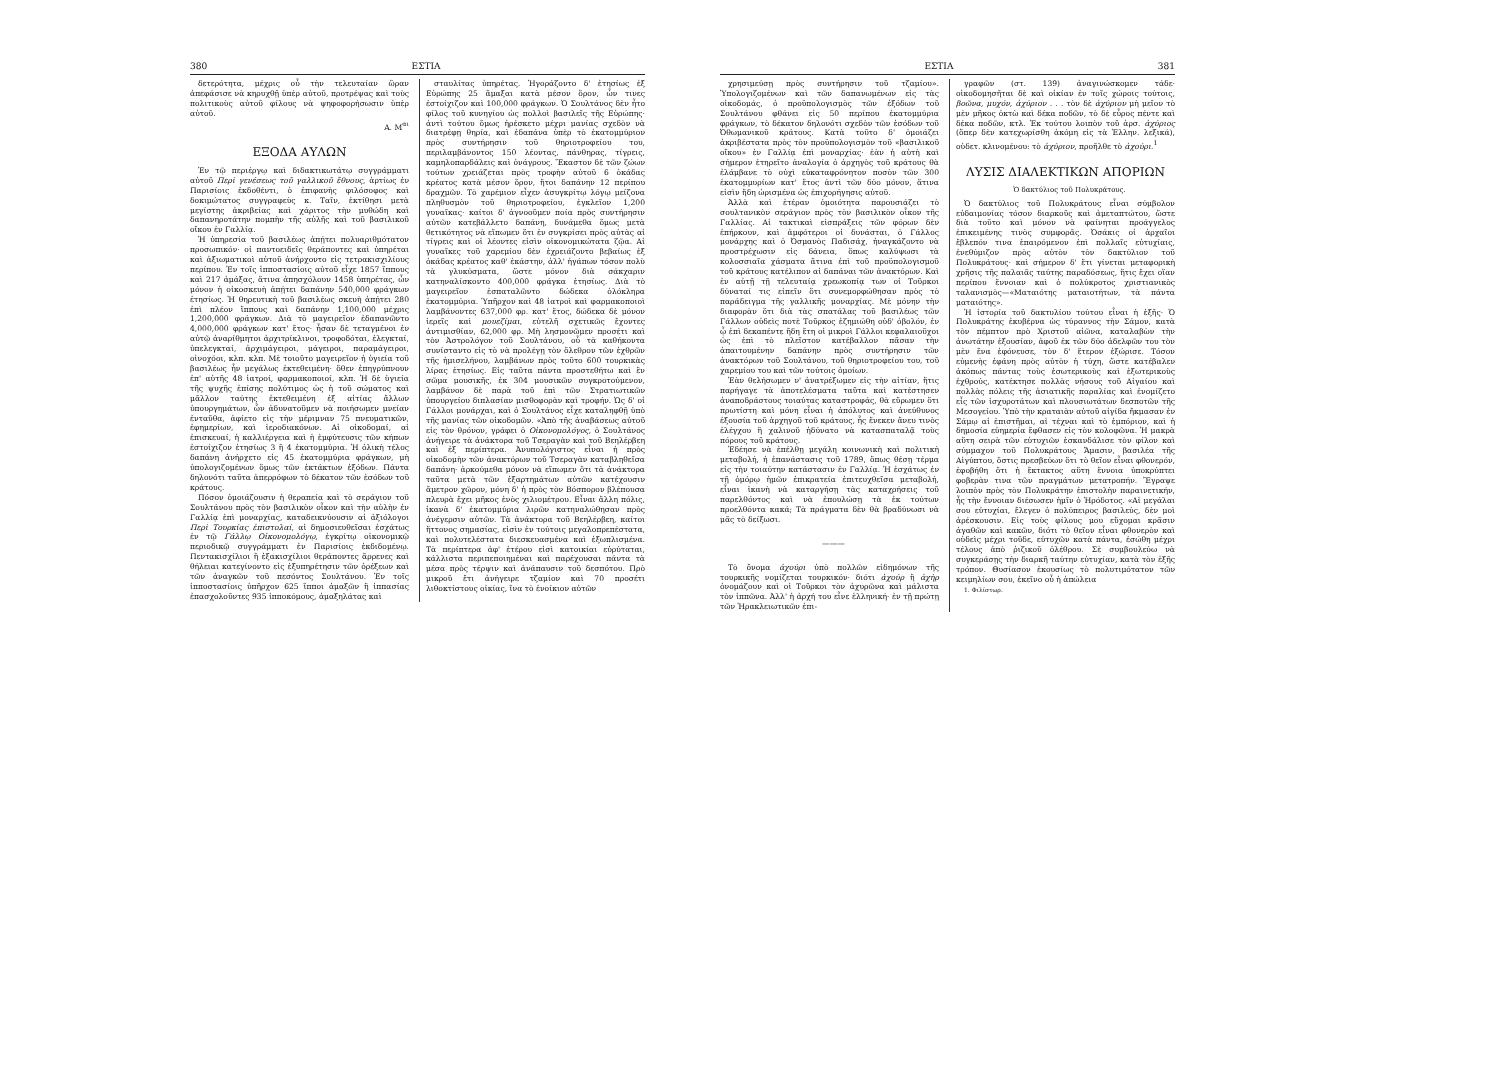380 ΕΣΤΙΑ
δετερότητα, μέχρις οὗ τὴν τελευταίαν ὥραν ἀπεφάσισε νὰ κηρυχθῇ ὑπὲρ αὐτοῦ, προτρέψας καὶ τοὺς πολιτικοὺς αὐτοῦ φίλους νὰ ψηφοφορήσωσιν ὑπὲρ αὐτοῦ.
Α. Μ<sup>αι</sup>
ΕΞΟΔΑ ΑΥΛΩΝ
Ἐν τῷ περιέργῳ καὶ διδακτικωτάτῳ συγγράμματι αὐτοῦ Περὶ γενέσεως τοῦ γαλλικοῦ ἔθνους, ἀρτίως ἐν Παρισίοις ἐκδοθέντι, ὁ ἐπιφανὴς φιλόσοφος καὶ δοκιμώτατος συγγραφεὺς κ. Ταῖν, ἐκτίθησι μετὰ μεγίστης ἀκριβείας καὶ χάριτος τὴν μυθώδη καὶ δαπανηροτάτην πομπὴν τῆς αὐλῆς καὶ τοῦ βασιλικοῦ οἴκου ἐν Γαλλίᾳ.
Ἡ ὑπηρεσία τοῦ βασιλέως ἀπῄτει πολυαριθμότατον προσωπικόν· οἱ παντοειδεῖς θεράποντες καὶ ὑπηρέται καὶ ἀξιωματικοὶ αὐτοῦ ἀνήρχοντο εἰς τετρακισχιλίους περίπου. Ἐν τοῖς ἱπποστασίοις αὐτοῦ εἶχε 1857 ἵππους καὶ 217 ἁμάξας, ἅτινα ἀπησχόλουν 1458 ὑπηρέτας, ὧν μόνον ἡ οἰκοσκευὴ ἀπῄτει δαπάνην 540,000 φράγκων ἐτησίως. Ἡ θηρευτικὴ τοῦ βασιλέως σκευὴ ἀπῄτει 280 ἐπὶ πλέον ἵππους καὶ δαπάνην 1,100,000 μέχρις 1,200,000 φράγκων. Διὰ τὸ μαγειρεῖον ἐδαπανῶντο 4,000,000 φράγκων κατ' ἔτος· ἦσαν δὲ τεταγμένοι ἐν αὐτῷ ἀναρίθμητοι ἀρχιτρίκλινοι, τροφοδόται, ἐλεγκταί, ὑπελεγκταί, ἀρχιμάγειροι, μάγειροι, παραμάγειροι, οἰνοχόοι, κλπ. κλπ. Μὲ τοιοῦτο μαγειρεῖον ἡ ὑγιεία τοῦ βασιλέως ἦν μεγάλως ἐκτεθειμένη· ὅθεν ἐπηγρύπνουν ἐπ' αὐτῆς 48 ἰατροί, φαρμακοποιοί, κλπ. Ἡ δὲ ὑγιεία τῆς ψυχῆς ἐπίσης πολύτιμος ὡς ἡ τοῦ σώματος καὶ μᾶλλον ταύτης ἐκτεθειμένη ἐξ αἰτίας ἄλλων ὑπουργημάτων, ὧν ἀδυνατοῦμεν νὰ ποιήσωμεν μνείαν ἐνταῦθα, ἀφίετο εἰς τὴν μέριμναν 75 πνευματικῶν, ἐφημερίων, καὶ ἱεροδιακόνων. Αἱ οἰκοδομαί, αἱ ἐπισκευαί, ἡ καλλιέργεια καὶ ἡ ἐμφύτευσις τῶν κήπων ἐστοίχιζον ἐτησίως 3 ἢ 4 ἑκατομμύρια. Ἡ ὁλικὴ τέλος δαπάνη ἀνήρχετο εἰς 45 ἑκατομμύρια φράγκων, μὴ ὑπολογιζομένων ὅμως τῶν ἐκτάκτων ἐξόδων. Πάντα δηλονότι ταῦτα ἀπερρόφων τὸ δέκατον τῶν ἐσόδων τοῦ κράτους.
Πόσον ὁμοιάζουσιν ἡ θεραπεία καὶ τὸ σεράγιον τοῦ Σουλτάνου πρὸς τὸν βασιλικὸν οἶκον καὶ τὴν αὐλὴν ἐν Γαλλίᾳ ἐπὶ μοναρχίας, καταδεικνύουσιν αἱ ἀξιόλογοι Περὶ Τουρκίας ἐπιστολαί, αἱ δημοσιευθεῖσαι ἐσχάτως ἐν τῷ Γάλλῳ Οἰκονομολόγῳ, ἐγκρίτῳ οἰκονομικῷ περιοδικῷ συγγράμματι ἐν Παρισίοις ἐκδιδομένῳ. Πεντακισχίλιοι ἢ ἑξακισχίλιοι θεράποντες ἄρρενες καὶ θήλειαι κατεγίνοντο εἰς ἐξυπηρέτησιν τῶν ὀρέξεων καὶ τῶν ἀναγκῶν τοῦ πεσόντος Σουλτάνου. Ἐν τοῖς ἱπποστασίοις ὑπῆρχον 625 ἵπποι ἁμαξῶν ἢ ἱππασίας ἐπασχολοῦντες 935 ἱπποκόμους, ἁμαξηλάτας καὶ
σταυλίτας ὑπηρέτας. Ἠγοράζοντο δ' ἐτησίως ἐξ Εὐρώπης 25 ἅμαξαι κατὰ μέσον ὅρον, ὧν τινες ἐστοίχιζον καὶ 100,000 φράγκων. Ὁ Σουλτάνος δὲν ἦτο φίλος τοῦ κυνηγίου ὡς πολλοὶ βασιλεῖς τῆς Εὐρώπης· ἀντὶ τούτου ὅμως ἠρέσκετο μέχρι μανίας σχεδὸν νὰ διατρέφῃ θηρία, καὶ ἐδαπάνα ὑπὲρ τὸ ἑκατομμύριον πρὸς συντήρησιν τοῦ θηριοτροφείου του, περιλαμβάνοντος 150 λέοντας, πάνθηρας, τίγρεις, καμηλοπαρδάλεις καὶ ὀνάγρους. Ἕκαστον δὲ τῶν ζώων τούτων χρειάζεται πρὸς τροφὴν αὐτοῦ 6 ὀκάδας κρέατος κατὰ μέσον ὅρον, ἤτοι δαπάνην 12 περίπου δραχμῶν. Τὸ χαρέμιον εἶχεν ἀσυγκρίτῳ λόγῳ μείζονα πληθυσμὸν τοῦ θηριοτροφείου, ἐγκλεῖον 1,200 γυναῖκας· καίτοι δ' ἀγνοοῦμεν ποία πρὸς συντήρησιν αὐτῶν κατεβάλλετο δαπάνη, δυνάμεθα ὅμως μετὰ θετικότητος νὰ εἴπωμεν ὅτι ἐν συγκρίσει πρὸς αὐτὰς αἱ τίγρεις καὶ οἱ λέοντες εἰσὶν οἰκονομικώτατα ζῷα. Αἱ γυναῖκες τοῦ χαρεμίου δὲν ἐχρειάζοντο βεβαίως ἐξ ὀκάδας κρέατος καθ' ἑκάστην, ἀλλ' ἠγάπων τόσον πολὺ τὰ γλυκύσματα, ὥστε μόνον διὰ σάκχαριν κατηναλίσκοντο 400,000 φράγκα ἐτησίως. Διὰ τὸ μαγειρεῖον ἐσπαταλῶντο δώδεκα ὁλόκληρα ἑκατομμύρια. Ὑπῆρχον καὶ 48 ἰατροὶ καὶ φαρμακοποιοὶ λαμβάνοντες 637,000 φρ. κατ' ἔτος, δώδεκα δὲ μόνον ἱερεῖς καὶ μουεζίμαι, εὐτελῆ σχετικῶς ἔχοντες ἀντιμισθίαν, 62,000 φρ. Μὴ λησμονῶμεν προσέτι καὶ τὸν Ἀστρολόγον τοῦ Σουλτάνου, οὗ τὰ καθήκοντα συνίσταντο εἰς τὸ νὰ προλέγῃ τὸν ὄλεθρον τῶν ἐχθρῶν τῆς ἡμισελήνου, λαμβάνων πρὸς τοῦτο 600 τουρκικὰς λίρας ἐτησίως. Εἰς ταῦτα πάντα προστεθήτω καὶ ἓν σῶμα μουσικῆς, ἐκ 304 μουσικῶν συγκροτούμενον, λαμβάνον δὲ παρὰ τοῦ ἐπὶ τῶν Στρατιωτικῶν ὑπουργείου διπλασίαν μισθοφορὰν καὶ τροφήν. Ὡς δ' οἱ Γάλλοι μονάρχαι, καὶ ὁ Σουλτάνος εἶχε καταληφθῇ ὑπὸ τῆς μανίας τῶν οἰκοδομῶν. «Ἀπὸ τῆς ἀναβάσεως αὐτοῦ εἰς τὸν θρόνον, γράφει ὁ Οἰκονομολόγος, ὁ Σουλτάνος ἀνήγειρε τὰ ἀνάκτορα τοῦ Τσεραγὰν καὶ τοῦ Βεηλέρβεη καὶ ἐξ περίπτερα. Ἀνυπολόγιστος εἶναι ἡ πρὸς οἰκοδομὴν τῶν ἀνακτόρων τοῦ Τσεραγὰν καταβληθεῖσα δαπάνη· ἀρκούμεθα μόνον νὰ εἴπωμεν ὅτι τὰ ἀνάκτορα ταῦτα μετὰ τῶν ἐξαρτημάτων αὐτῶν κατέχουσιν ἄμετρον χῶρον, μόνη δ' ἡ πρὸς τὸν Βόσπορον βλέπουσα πλευρὰ ἔχει μῆκος ἑνὸς χιλιομέτρου. Εἶναι ἄλλη πόλις, ἱκανὰ δ' ἑκατομμύρια λιρῶν κατηναλώθησαν πρὸς ἀνέγερσιν αὐτῶν. Τὰ ἀνάκτορα τοῦ Βεηλέρβεη, καίτοι ἥττονος σημασίας, εἰσὶν ἐν τούτοις μεγαλοπρεπέστατα, καὶ πολυτελέστατα διεσκευασμένα καὶ ἐξωπλισμένα. Τὰ περίπτερα ἀφ' ἑτέρου εἰσὶ κατοικίαι εὐρύταται, κάλλιστα περιπεποιημέναι καὶ παρέχουσαι πάντα τὰ μέσα πρὸς τέρψιν καὶ ἀνάπαυσιν τοῦ δεσπότου. Πρὸ μικροῦ ἔτι ἀνήγειρε τζαμίον καὶ 70 προσέτι λιθοκτίστους οἰκίας, ἵνα τὸ ἐνοίκιον αὐτῶν
ΕΣΤΙΑ 381
χρησιμεύσῃ πρὸς συντήρησιν τοῦ τζαμίου». Ὑπολογιζομένων καὶ τῶν δαπανωμένων εἰς τὰς οἰκοδομάς, ὁ προϋπολογισμὸς τῶν ἐξόδων τοῦ Σουλτάνου φθάνει εἰς 50 περίπου ἑκατομμύρια φράγκων, τὸ δέκατον δηλονότι σχεδὸν τῶν ἐσόδων τοῦ Ὀθωμανικοῦ κράτους. Κατὰ τοῦτο δ' ὁμοιάζει ἀκριβέστατα πρὸς τὸν προϋπολογισμὸν τοῦ «βασιλικοῦ οἴκου» ἐν Γαλλίᾳ ἐπὶ μοναρχίας· ἐὰν ἡ αὐτὴ καὶ σήμερον ἐτηρεῖτο ἀναλογία ὁ ἀρχηγὸς τοῦ κράτους θὰ ἐλάμβανε τὸ οὐχὶ εὐκαταφρόνητον ποσὸν τῶν 300 ἑκατομμυρίων κατ' ἔτος ἀντὶ τῶν δύο μόνον, ἅτινα εἰσὶν ἤδη ὡρισμένα ὡς ἐπιχορήγησις αὐτοῦ.
Ἀλλὰ καὶ ἑτέραν ὁμοιότητα παρουσιάζει τὸ σουλτανικὸν σεράγιον πρὸς τὸν βασιλικὸν οἶκον τῆς Γαλλίας. Αἱ τακτικαὶ εἰσπράξεις τῶν φόρων δὲν ἐπήρκουν, καὶ ἀμφότεροι οἱ δυνάσται, ὁ Γάλλος μονάρχης καὶ ὁ Ὀσμανὸς Παδισάχ, ἠναγκάζοντο νὰ προστρέχωσιν εἰς δάνεια, ὅπως καλύψωσι τὰ κολοσσιαῖα χάσματα ἅτινα ἐπὶ τοῦ προϋπολογισμοῦ τοῦ κράτους κατέλιπον αἱ δαπάναι τῶν ἀνακτόρων. Καὶ ἐν αὐτῇ τῇ τελευταίᾳ χρεωκοπίᾳ των οἱ Τοῦρκοι δύναταί τις εἰπεῖν ὅτι συνεμορφώθησαν πρὸς τὸ παράδειγμα τῆς γαλλικῆς μοναρχίας. Μὲ μόνην τὴν διαφορὰν ὅτι διὰ τὰς σπατάλας τοῦ βασιλέως τῶν Γάλλων οὐδεὶς ποτὲ Τοῦρκος ἐζημιώθη οὐδ' ὀβολόν, ἐν ᾧ ἐπὶ δεκαπέντε ἤδη ἔτη οἱ μικροὶ Γάλλοι κεφαλαιοῦχοι ὡς ἐπὶ τὸ πλεῖστον κατέβαλλον πᾶσαν τὴν ἀπαιτουμένην δαπάνην πρὸς συντήρησιν τῶν ἀνακτόρων τοῦ Σουλτάνου, τοῦ θηριοτροφείου του, τοῦ χαρεμίου του καὶ τῶν τούτοις ὁμοίων.
Ἐὰν θελήσωμεν ν' ἀνατρέξωμεν εἰς τὴν αἰτίαν, ἥτις παρήγαγε τὰ ἀποτελέσματα ταῦτα καὶ κατέστησεν ἀναποδράστους τοιαύτας καταστροφάς, θὰ εὕρωμεν ὅτι πρωτίστη καὶ μόνη εἶναι ἡ ἀπόλυτος καὶ ἀνεύθυνος ἐξουσία τοῦ ἀρχηγοῦ τοῦ κράτους, ἧς ἕνεκεν ἄνευ τινὸς ἐλέγχου ἢ χαλινοῦ ἠδύνατο νὰ κατασπαταλᾷ τοὺς πόρους τοῦ κράτους.
Ἐδέησε νὰ ἐπέλθῃ μεγάλη κοινωνικὴ καὶ πολιτικὴ μεταβολή, ἡ ἐπανάστασις τοῦ 1789, ὅπως θέσῃ τέρμα εἰς τὴν τοιαύτην κατάστασιν ἐν Γαλλίᾳ. Ἡ ἐσχάτως ἐν τῇ ὁμόρῳ ἡμῶν ἐπικρατεία ἐπιτευχθεῖσα μεταβολή, εἶναι ἱκανὴ νὰ καταργήσῃ τὰς καταχρήσεις τοῦ παρελθόντος καὶ νὰ ἐπουλώσῃ τὰ ἐκ τούτων προελθόντα κακά; Τὰ πράγματα δὲν θὰ βραδύνωσι νὰ μᾶς τὸ δείξωσι.
———
Τὸ ὄνομα ἀχούρι ὑπὸ πολλῶν εἰδημόνων τῆς τουρκικῆς νομίζεται τουρκικόν· διότι ἀχούρ ἢ ἀχὴρ ὀνομάζουν καὶ οἱ Τοῦρκοι τὸν ἀχυρῶνα καὶ μάλιστα τὸν ἱππῶνα. Ἀλλ' ἡ ἀρχή του εἶνε ἑλληνική· ἐν τῇ πρώτῃ τῶν Ἡρακλειωτικῶν ἐπι-
γραφῶν (στ. 139) ἀναγινώσκομεν τάδε· οἰκοδομησῆται δὲ καὶ οἰκίαν ἐν τοῖς χώροις τούτοις, βοῶνα, μυχόν, ἀχύριον . . . τὸν δὲ ἀχύριον μὴ μεῖον τὸ μὲν μῆκος ὀκτὼ καὶ δέκα ποδῶν, τὸ δὲ εὖρος πέντε καὶ δέκα ποδῶν, κτλ. Ἐκ τούτου λοιπὸν τοῦ ἀρσ. ἀχύριος (ὅπερ δὲν κατεχωρίσθη ἀκόμη εἰς τὰ Ἑλλην. λεξικά), οὐδετ. κλινομένου: τὸ ἀχύριον, προῆλθε τὸ ἀχούρι.<sup>1</sup>
ΛΥΣΙΣ ΔΙΑΛΕΚΤΙΚΩΝ ΑΠΟΡΙΩΝ
Ὁ δακτύλιος τοῦ Πολυκράτους.
Ὁ δακτύλιος τοῦ Πολυκράτους εἶναι σύμβολον εὐδαιμονίας τόσον διαρκοῦς καὶ ἀμεταπτώτου, ὥστε διὰ τοῦτο καὶ μόνον νὰ φαίνηται πρoάγγελος ἐπικειμένης τινὸς συμφορᾶς. Ὁσάκις οἱ ἀρχαῖοι ἔβλεπόν τινα ἐπαιρόμενον ἐπὶ πολλαῖς εὐτυχίαις, ἐνεθύμιζον πρὸς αὐτὸν τὸν δακτύλιον τοῦ Πολυκράτους· καὶ σήμερον δ' ἔτι γίνεται μεταφορικὴ χρῆσις τῆς παλαιᾶς ταύτης παραδόσεως, ἥτις ἔχει οἵαν περίπου ἔννοιαν καὶ ὁ πολύκροτος χριστιανικὸς ταλανισμὸς—«Ματαιότης ματαιοτήτων, τὰ πάντα ματαιότης».
Ἡ ἱστορία τοῦ δακτυλίου τούτου εἶναι ἡ ἑξῆς· Ὁ Πολυκράτης ἐκυβέρνα ὡς τύραννος τὴν Σάμον, κατὰ τὸν πέμπτον πρὸ Χριστοῦ αἰῶνα, καταλαβὼν τὴν ἀνωτάτην ἐξουσίαν, ἀφοῦ ἐκ τῶν δύο ἀδελφῶν του τὸν μὲν ἕνα ἐφόνευσε, τὸν δ' ἕτερον ἐξώρισε. Τόσον εὐμενὴς ἐφάνη πρὸς αὐτὸν ἡ τύχη, ὥστε κατέβαλεν ἀκόπως πάντας τοὺς ἐσωτερικοὺς καὶ ἐξωτερικοὺς ἐχθρούς, κατέκτησε πολλὰς νήσους τοῦ Αἰγαίου καὶ πολλὰς πόλεις τῆς ἀσιατικῆς παραλίας καὶ ἐνομίζετο εἷς τῶν ἰσχυροτάτων καὶ πλουσιωτάτων δεσποτῶν τῆς Μεσογείου. Ὑπὸ τὴν κραταιὰν αὐτοῦ αἰγίδα ἤκμασαν ἐν Σάμῳ αἱ ἐπιστῆμαι, αἱ τέχναι καὶ τὸ ἐμπόριον, καὶ ἡ δημοσία εὐημερία ἔφθασεν εἰς τὸν κολοφῶνα. Ἡ μακρὰ αὕτη σειρὰ τῶν εὐτυχιῶν ἐσκανδάλισε τὸν φίλον καὶ σύμμαχον τοῦ Πολυκράτους Ἄμασιν, βασιλέα τῆς Αἰγύπτου, ὅστις πρεσβεύων ὅτι τὸ θεῖον εἶναι φθονερόν, ἐφοβήθη ὅτι ἡ ἔκτακτος αὕτη ἔννοια ὑποκρύπτει φοβερὰν τινα τῶν πραγμάτων μετατροπήν. Ἔγραψε λοιπὸν πρὸς τὸν Πολυκράτην ἐπιστολὴν παραινετικήν, ἧς τὴν ἔννοιαν διέσωσεν ἡμῖν ὁ Ἡρόδοτος. «Αἱ μεγάλαι σου εὐτυχίαι, ἔλεγεν ὁ πολύπειρος βασιλεύς, δὲν μοὶ ἀρέσκουσιν. Εἰς τοὺς φίλους μου εὔχομαι κρᾶσιν ἀγαθῶν καὶ κακῶν, διότι τὸ θεῖον εἶναι φθονερὸν καὶ οὐδεὶς μέχρι τοῦδε, εὐτυχῶν κατὰ πάντα, ἐσώθη μέχρι τέλους ἀπὸ ῥιζικοῦ ὀλέθρου. Σὲ συμβουλεύω νὰ συγκεράσῃς τὴν διαρκῆ ταύτην εὐτυχίαν, κατὰ τὸν ἑξῆς τρόπον. Θυσίασον ἑκουσίως τὸ πολυτιμότατον τῶν κειμηλίων σου, ἐκεῖνο οὗ ἡ ἀπώλεια
1. Φιλίστωρ.